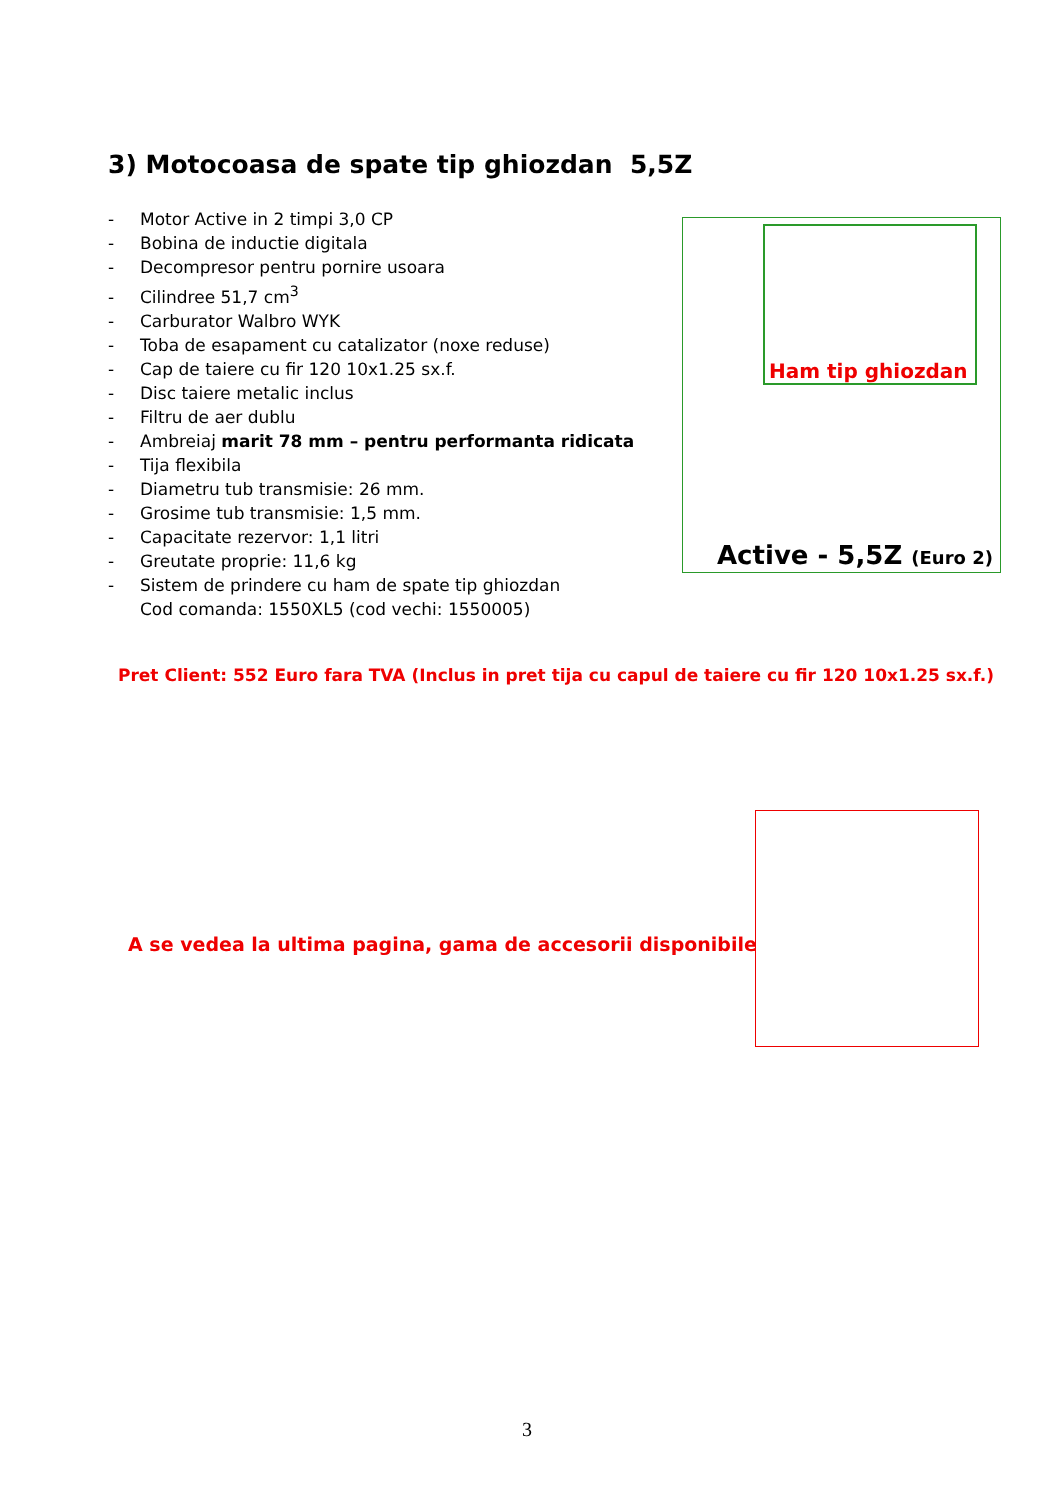3) Motocoasa de spate tip ghiozdan 5,5Z
- Motor Active in 2 timpi 3,0 CP
- Bobina de inductie digitala
- Decompresor pentru pornire usoara
- Cilindree 51,7 cm<sup>3</sup>
- Carburator Walbro WYK
- Toba de esapament cu catalizator (noxe reduse)
- Cap de taiere cu fir 120 10x1.25 sx.f.
- Disc taiere metalic inclus
- Filtru de aer dublu
- Ambreiaj marit 78 mm – pentru performanta ridicata
- Tija flexibila
- Diametru tub transmisie: 26 mm.
- Grosime tub transmisie: 1,5 mm.
- Capacitate rezervor: 1,1 litri
- Greutate proprie: 11,6 kg
- Sistem de prindere cu ham de spate tip ghiozdan
Cod comanda: 1550XL5 (cod vechi: 1550005)
Ham tip ghiozdan
Active - 5,5Z (Euro 2)
Pret Client: 552 Euro fara TVA (Inclus in pret tija cu capul de taiere cu fir 120 10x1.25 sx.f.)
A se vedea la ultima pagina, gama de accesorii disponibile
3